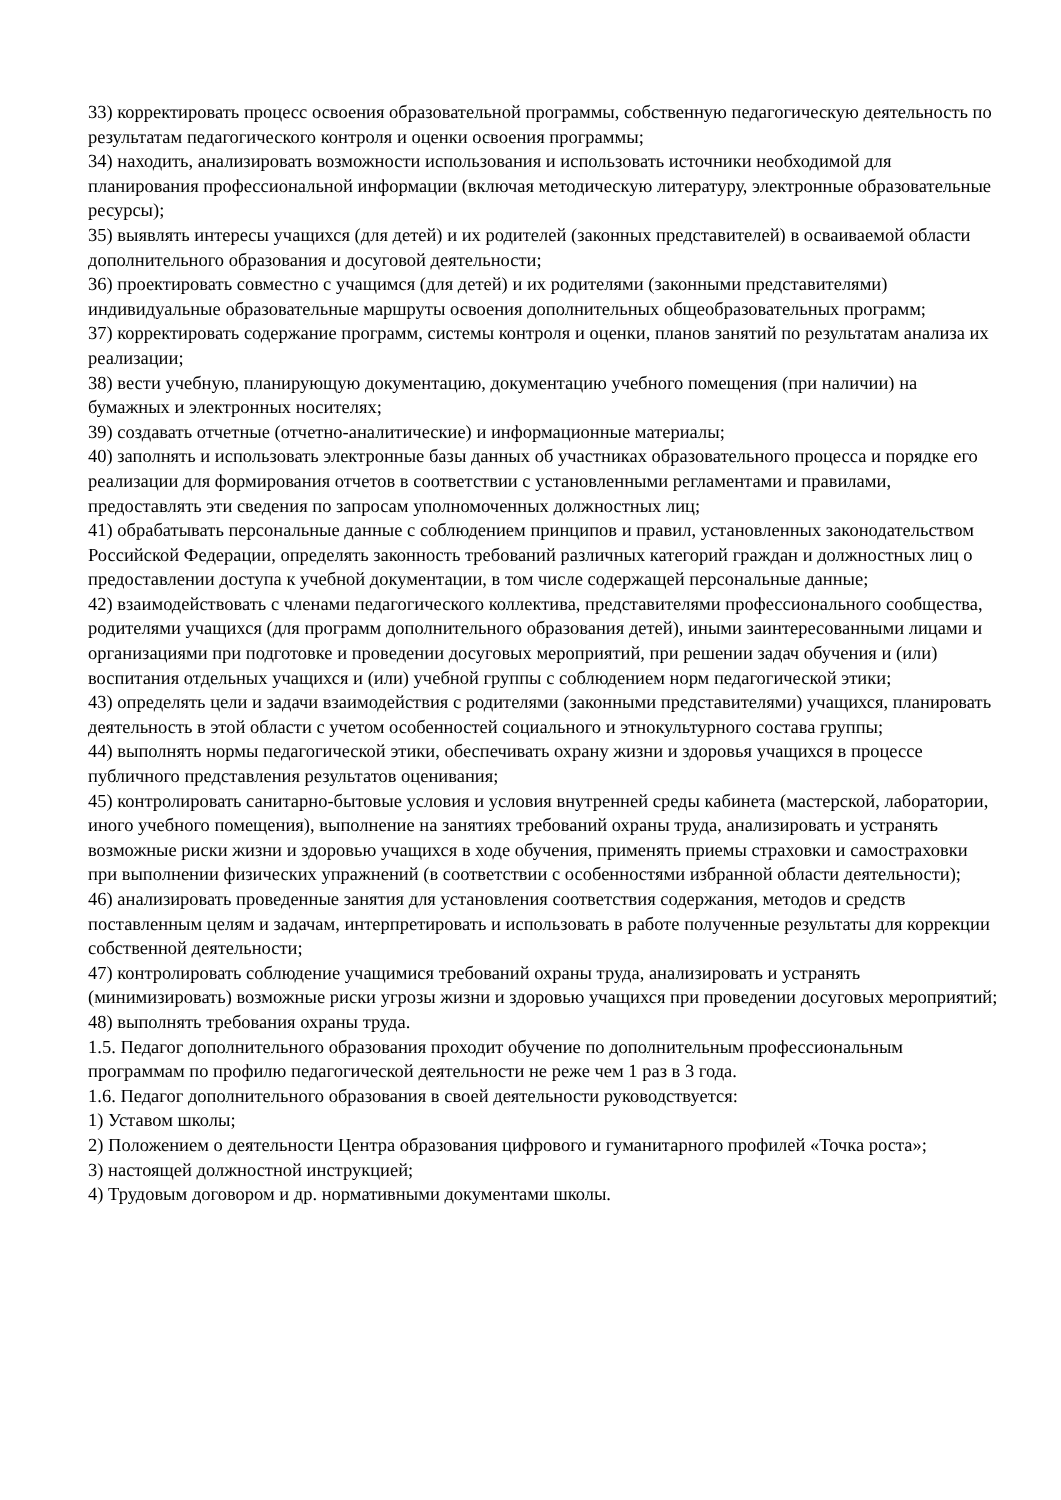33) корректировать процесс освоения образовательной программы, собственную педагогическую деятельность по результатам педагогического контроля и оценки освоения программы;
34) находить, анализировать возможности использования и использовать источники необходимой для планирования профессиональной информации (включая методическую литературу, электронные образовательные ресурсы);
35) выявлять интересы учащихся (для детей) и их родителей (законных представителей) в осваиваемой области дополнительного образования и досуговой деятельности;
36) проектировать совместно с учащимся (для детей) и их родителями (законными представителями) индивидуальные образовательные маршруты освоения дополнительных общеобразовательных программ;
37) корректировать содержание программ, системы контроля и оценки, планов занятий по результатам анализа их реализации;
38) вести учебную, планирующую документацию, документацию учебного помещения (при наличии) на бумажных и электронных носителях;
39) создавать отчетные (отчетно-аналитические) и информационные материалы;
40) заполнять и использовать электронные базы данных об участниках образовательного процесса и порядке его реализации для формирования отчетов в соответствии с установленными регламентами и правилами, предоставлять эти сведения по запросам уполномоченных должностных лиц;
41) обрабатывать персональные данные с соблюдением принципов и правил, установленных законодательством Российской Федерации, определять законность требований различных категорий граждан и должностных лиц о предоставлении доступа к учебной документации, в том числе содержащей персональные данные;
42) взаимодействовать с членами педагогического коллектива, представителями профессионального сообщества, родителями учащихся (для программ дополнительного образования детей), иными заинтересованными лицами и организациями при подготовке и проведении досуговых мероприятий, при решении задач обучения и (или) воспитания отдельных учащихся и (или) учебной группы с соблюдением норм педагогической этики;
43) определять цели и задачи взаимодействия с родителями (законными представителями) учащихся, планировать деятельность в этой области с учетом особенностей социального и этнокультурного состава группы;
44) выполнять нормы педагогической этики, обеспечивать охрану жизни и здоровья учащихся в процессе публичного представления результатов оценивания;
45) контролировать санитарно-бытовые условия и условия внутренней среды кабинета (мастерской, лаборатории, иного учебного помещения), выполнение на занятиях требований охраны труда, анализировать и устранять возможные риски жизни и здоровью учащихся в ходе обучения, применять приемы страховки и самостраховки при выполнении физических упражнений (в соответствии с особенностями избранной области деятельности);
46) анализировать проведенные занятия для установления соответствия содержания, методов и средств поставленным целям и задачам, интерпретировать и использовать в работе полученные результаты для коррекции собственной деятельности;
47) контролировать соблюдение учащимися требований охраны труда, анализировать и устранять (минимизировать) возможные риски угрозы жизни и здоровью учащихся при проведении досуговых мероприятий;
48) выполнять требования охраны труда.
1.5. Педагог дополнительного образования проходит обучение по дополнительным профессиональным программам по профилю педагогической деятельности не реже чем 1 раз в 3 года.
1.6. Педагог дополнительного образования в своей деятельности руководствуется:
1) Уставом школы;
2) Положением о деятельности Центра образования цифрового и гуманитарного профилей «Точка роста»;
3) настоящей должностной инструкцией;
4) Трудовым договором и др. нормативными документами школы.